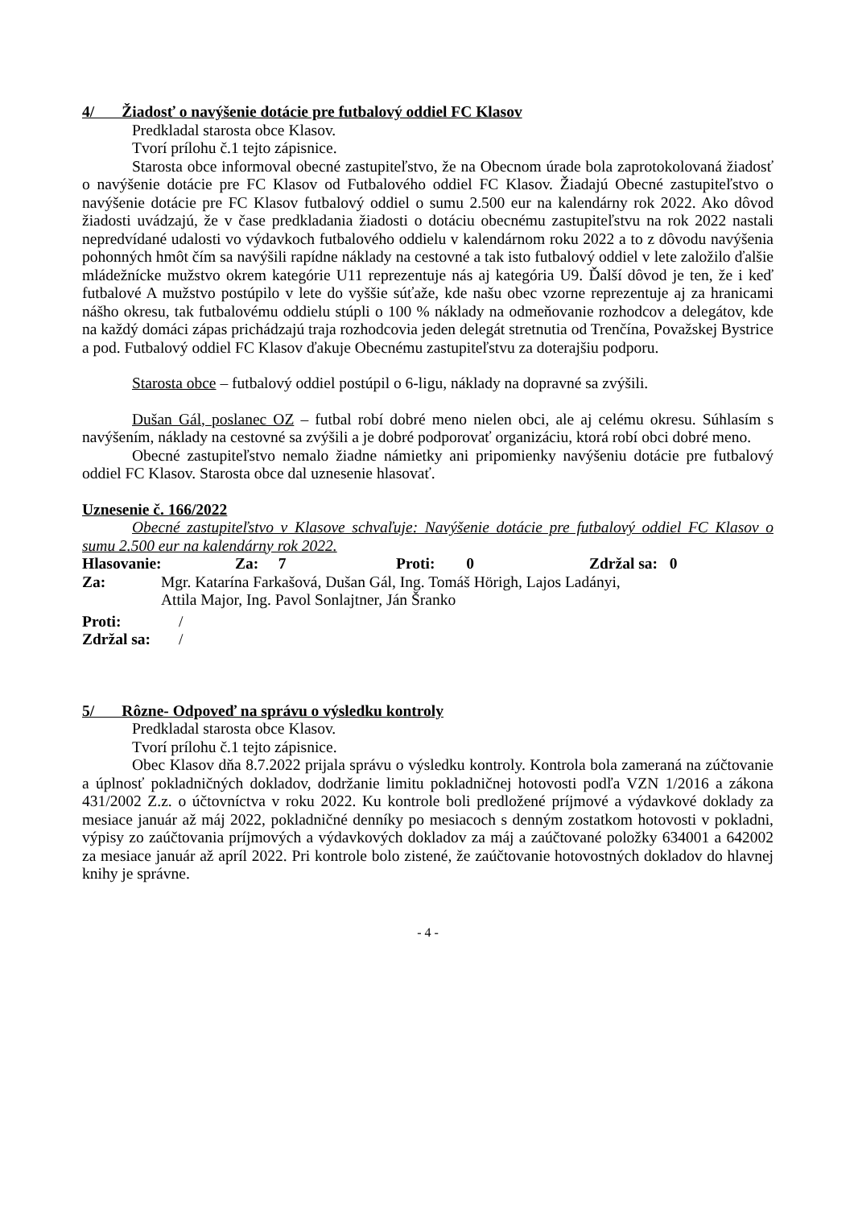4/ Žiadosť o navýšenie dotácie pre futbalový oddiel FC Klasov
Predkladal starosta obce Klasov.
Tvorí prílohu č.1 tejto zápisnice.
Starosta obce informoval obecné zastupiteľstvo, že na Obecnom úrade bola zaprotokolovaná žiadosť o navýšenie dotácie pre FC Klasov od Futbalového oddiel FC Klasov. Žiadajú Obecné zastupiteľstvo o navýšenie dotácie pre FC Klasov futbalový oddiel o sumu 2.500 eur na kalendárny rok 2022. Ako dôvod žiadosti uvádzajú, že v čase predkladania žiadosti o dotáciu obecnému zastupiteľstvu na rok 2022 nastali nepredvídané udalosti vo výdavkoch futbalového oddielu v kalendárnom roku 2022 a to z dôvodu navýšenia pohonných hmôt čím sa navýšili rapídne náklady na cestovné a tak isto futbalový oddiel v lete založilo ďalšie mládežnícke mužstvo okrem kategórie U11 reprezentuje nás aj kategória U9. Ďalší dôvod je ten, že i keď futbalové A mužstvo postúpilo v lete do vyššie súťaže, kde našu obec vzorne reprezentuje aj za hranicami nášho okresu, tak futbalovému oddielu stúpli o 100 % náklady na odmeňovanie rozhodcov a delegátov, kde na každý domáci zápas prichádzajú traja rozhodcovia jeden delegát stretnutia od Trenčína, Považskej Bystrice a pod. Futbalový oddiel FC Klasov ďakuje Obecnému zastupiteľstvu za doterajšiu podporu.
Starosta obce – futbalový oddiel postúpil o 6-ligu, náklady na dopravné sa zvýšili.
Dušan Gál, poslanec OZ – futbal robí dobré meno nielen obci, ale aj celému okresu. Súhlasím s navýšením, náklady na cestovné sa zvýšili a je dobré podporovať organizáciu, ktorá robí obci dobré meno.
Obecné zastupiteľstvo nemalo žiadne námietky ani pripomienky navýšeniu dotácie pre futbalový oddiel FC Klasov. Starosta obce dal uznesenie hlasovať.
Uznesenie č. 166/2022
Obecné zastupiteľstvo v Klasove schvaľuje: Navýšenie dotácie pre futbalový oddiel FC Klasov o sumu 2.500 eur na kalendárny rok 2022.
Hlasovanie: Za: 7 Proti: 0 Zdržal sa: 0
Za: Mgr. Katarína Farkašová, Dušan Gál, Ing. Tomáš Hörigh, Lajos Ladányi,
Attila Major, Ing. Pavol Sonlajtner, Ján Šranko
Proti: /
Zdržal sa: /
5/ Rôzne- Odpoveď na správu o výsledku kontroly
Predkladal starosta obce Klasov.
Tvorí prílohu č.1 tejto zápisnice.
Obec Klasov dňa 8.7.2022 prijala správu o výsledku kontroly. Kontrola bola zameraná na zúčtovanie a úplnosť pokladničných dokladov, dodržanie limitu pokladničnej hotovosti podľa VZN 1/2016 a zákona 431/2002 Z.z. o účtovníctva v roku 2022. Ku kontrole boli predložené príjmové a výdavkové doklady za mesiace január až máj 2022, pokladničné denníky po mesiacoch s denným zostatkom hotovosti v pokladni, výpisy zo zaúčtovania príjmových a výdavkových dokladov za máj a zaúčtované položky 634001 a 642002 za mesiace január až apríl 2022. Pri kontrole bolo zistené, že zaúčtovanie hotovostných dokladov do hlavnej knihy je správne.
- 4 -